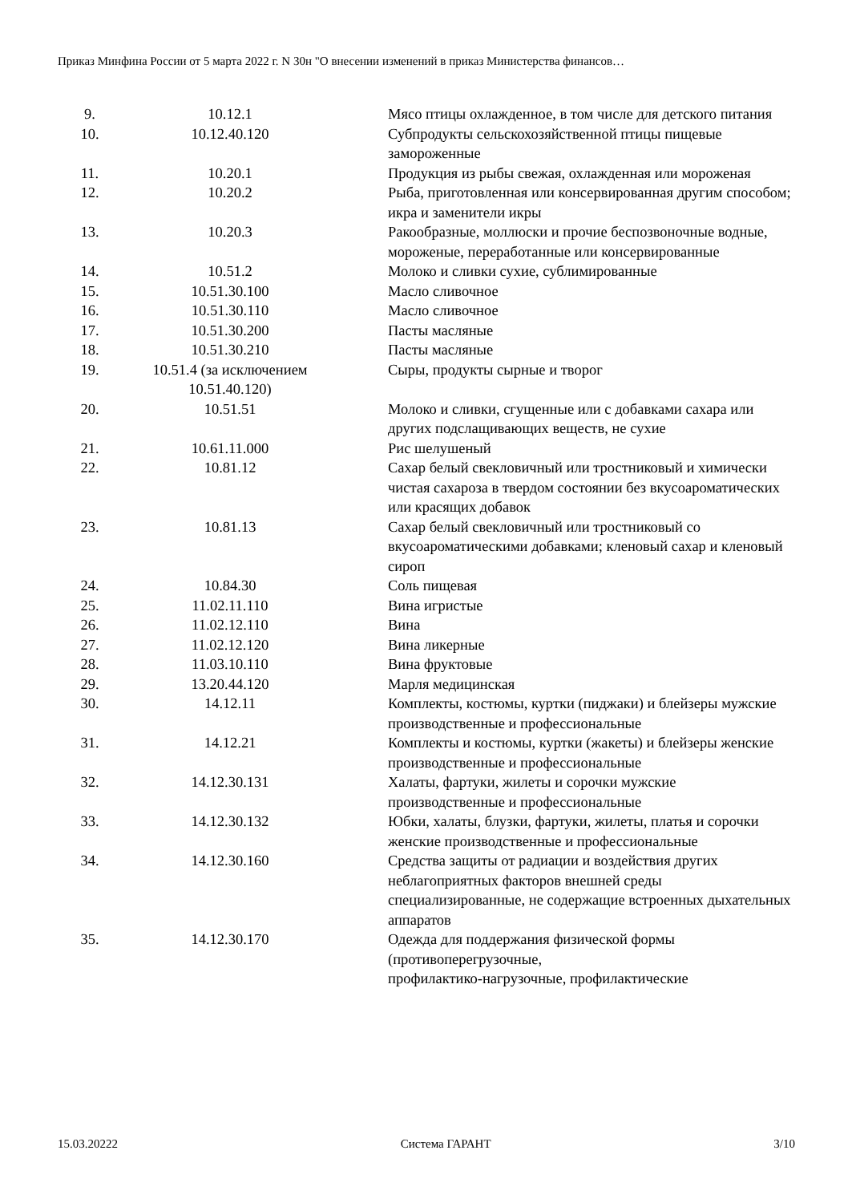Приказ Минфина России от 5 марта 2022 г. N 30н "О внесении изменений в приказ Министерства финансов…
| 9. | 10.12.1 | Мясо птицы охлажденное, в том числе для детского питания |
| 10. | 10.12.40.120 | Субпродукты сельскохозяйственной птицы пищевые замороженные |
| 11. | 10.20.1 | Продукция из рыбы свежая, охлажденная или мороженая |
| 12. | 10.20.2 | Рыба, приготовленная или консервированная другим способом; икра и заменители икры |
| 13. | 10.20.3 | Ракообразные, моллюски и прочие беспозвоночные водные, мороженые, переработанные или консервированные |
| 14. | 10.51.2 | Молоко и сливки сухие, сублимированные |
| 15. | 10.51.30.100 | Масло сливочное |
| 16. | 10.51.30.110 | Масло сливочное |
| 17. | 10.51.30.200 | Пасты масляные |
| 18. | 10.51.30.210 | Пасты масляные |
| 19. | 10.51.4 (за исключением 10.51.40.120) | Сыры, продукты сырные и творог |
| 20. | 10.51.51 | Молоко и сливки, сгущенные или с добавками сахара или других подслащивающих веществ, не сухие |
| 21. | 10.61.11.000 | Рис шелушеный |
| 22. | 10.81.12 | Сахар белый свекловичный или тростниковый и химически чистая сахароза в твердом состоянии без вкусоароматических или красящих добавок |
| 23. | 10.81.13 | Сахар белый свекловичный или тростниковый со вкусоароматическими добавками; кленовый сахар и кленовый сироп |
| 24. | 10.84.30 | Соль пищевая |
| 25. | 11.02.11.110 | Вина игристые |
| 26. | 11.02.12.110 | Вина |
| 27. | 11.02.12.120 | Вина ликерные |
| 28. | 11.03.10.110 | Вина фруктовые |
| 29. | 13.20.44.120 | Марля медицинская |
| 30. | 14.12.11 | Комплекты, костюмы, куртки (пиджаки) и блейзеры мужские производственные и профессиональные |
| 31. | 14.12.21 | Комплекты и костюмы, куртки (жакеты) и блейзеры женские производственные и профессиональные |
| 32. | 14.12.30.131 | Халаты, фартуки, жилеты и сорочки мужские производственные и профессиональные |
| 33. | 14.12.30.132 | Юбки, халаты, блузки, фартуки, жилеты, платья и сорочки женские производственные и профессиональные |
| 34. | 14.12.30.160 | Средства защиты от радиации и воздействия других неблагоприятных факторов внешней среды специализированные, не содержащие встроенных дыхательных аппаратов |
| 35. | 14.12.30.170 | Одежда для поддержания физической формы (противоперегрузочные, профилактико-нагрузочные, профилактические |
15.03.20222 Система ГАРАНТ 3/10